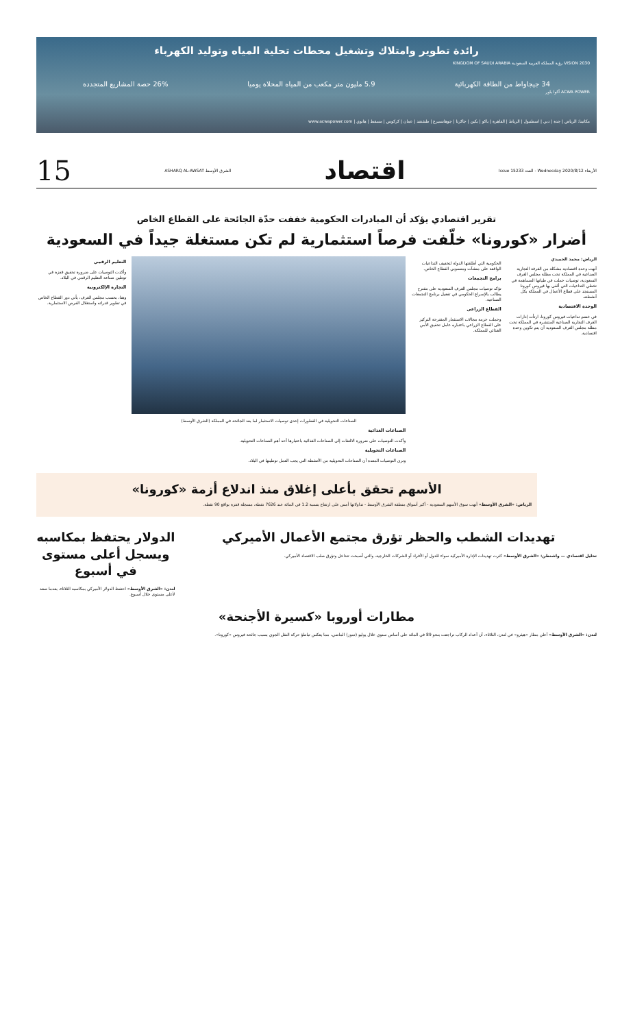رائدة تطوير وامتلاك وتشغيل محطات تحلية المياه وتوليد الكهرباء
VISION 2030 رؤية المملكة العربية السعودية KINGDOM OF SAUDI ARABIA
34 جيجاواط من الطاقة الكهربائية 5.9 مليون متر مكعب من المياه المحلاة يوميا 26% حصة المشاريع المتجددة
ACWA POWER أكوا باور
مكاتبنا: الرياض | جدة | دبي | اسطنبول | الرباط | القاهرة | باكو | بكين | جاكرتا | جوهانسبرغ | طشقند | عمان | كركوس | مسقط | هانوي | www.acwapower.com
15 ASHARQ AL-AWSAT الشرق الأوسط اقتصاد Issue 15233 العدد - Wednesday 2020/8/12 الأربعاء
تقرير اقتصادي يؤكد أن المبادرات الحكومية خففت حدّة الجائحة على القطاع الخاص
أضرار «كورونا» خلّفت فرصاً استثمارية لم تكن مستغلة جيداً في السعودية
الرياض: محمد الحميدي
أنهت وحدة اقتصادية مشكلة من الغرفة التجارية الصناعية في المملكة تحت مظلة مجلس الغرف السعودية، توصيات حملت في طياتها المساهمة في تخطي التداعيات التي ألقى بها فيروس كورونا المستجد على قطاع الأعمال في المملكة بكل أنشطته.
الوحدة الاقتصادية
في خضم تداعيات فيروس كورونا، ارتأت إدارات الغرف التجارية الصناعية المنتشرة في المملكة تحت مظلة مجلس الغرف السعودية أن يتم تكوين وحدة اقتصادية.
الحكومية التي أطلقتها الدولة لتخفيف التداعيات الواقعة على منشآت ومنسوبي القطاع الخاص.
برامج التجمعات
تؤكد توصيات مجلس الغرف السعودية على مقترح يطالب بالإسراع الحكومي في تفعيل برنامج التجمعات الصناعية.
القطاع الزراعي
وحملت حزمة مجالات الاستثمار المقترحة التركيز على القطاع الزراعي باعتباره عامل تحقيق الأمن الغذائي للمملكة.
الصناعات التحويلية في القطورات إحدى توصيات الاستثمار لما بعد الجائحة في المملكة (الشرق الأوسط)
الصناعات الغذائية
وأكدت التوصيات على ضرورة الالتفات إلى الصناعات الغذائية باعتبارها أحد أهم الصناعات التحويلية.
الصناعات التحويلية
وترى التوصيات المعدة أن الصناعات التحويلية من الأنشطة التي يجب العمل توطينها في البلاد.
التعليم الرقمي
وأكدت التوصيات على ضرورة تحقيق قفزة في توطين صناعة التعليم الرقمي في البلاد.
التجارة الإلكترونية
وهنا، بحسب مجلس الغرف، يأتي دور القطاع الخاص في تطوير قدراته واستغلال الفرص الاستثمارية.
الأسهم تحقق بأعلى إغلاق منذ اندلاع أزمة «كورونا»
الرياض: «الشرق الأوسط» أنهت سوق الأسهم السعودية - أكبر أسواق منطقة الشرق الأوسط - تداولاتها أمس على ارتفاع بنسبة 1.2 في المائة عند 7626 نقطة، مسجلة قفزة بواقع 90 نقطة.
تهديدات الشطب والحظر تؤرق مجتمع الأعمال الأميركي
تحليل اقتصادي — واشنطن: «الشرق الأوسط» كثرت تهديدات الإدارة الأميركية سواء للدول أو الأفراد أو الشركات الخارجية، والتي أصبحت تتداخل وتؤرق صلب الاقتصاد الأميركي.
الدولار يحتفظ بمكاسبه ويسجل أعلى مستوى في أسبوع
لندن: «الشرق الأوسط» احتفظ الدولار الأميركي بمكاسبه الثلاثاء، بعدما صعد لأعلى مستوى خلال أسبوع.
مطارات أوروبا «كسيرة الأجنحة»
لندن: «الشرق الأوسط» أعلن مطار «هيثرو» في لندن، الثلاثاء، أن أعداد الركاب تراجعت بنحو 89 في المائة على أساس سنوي خلال يوليو (تموز) الماضي، مما يعكس تباطؤ حركة النقل الجوي بسبب جائحة فيروس «كورونا».